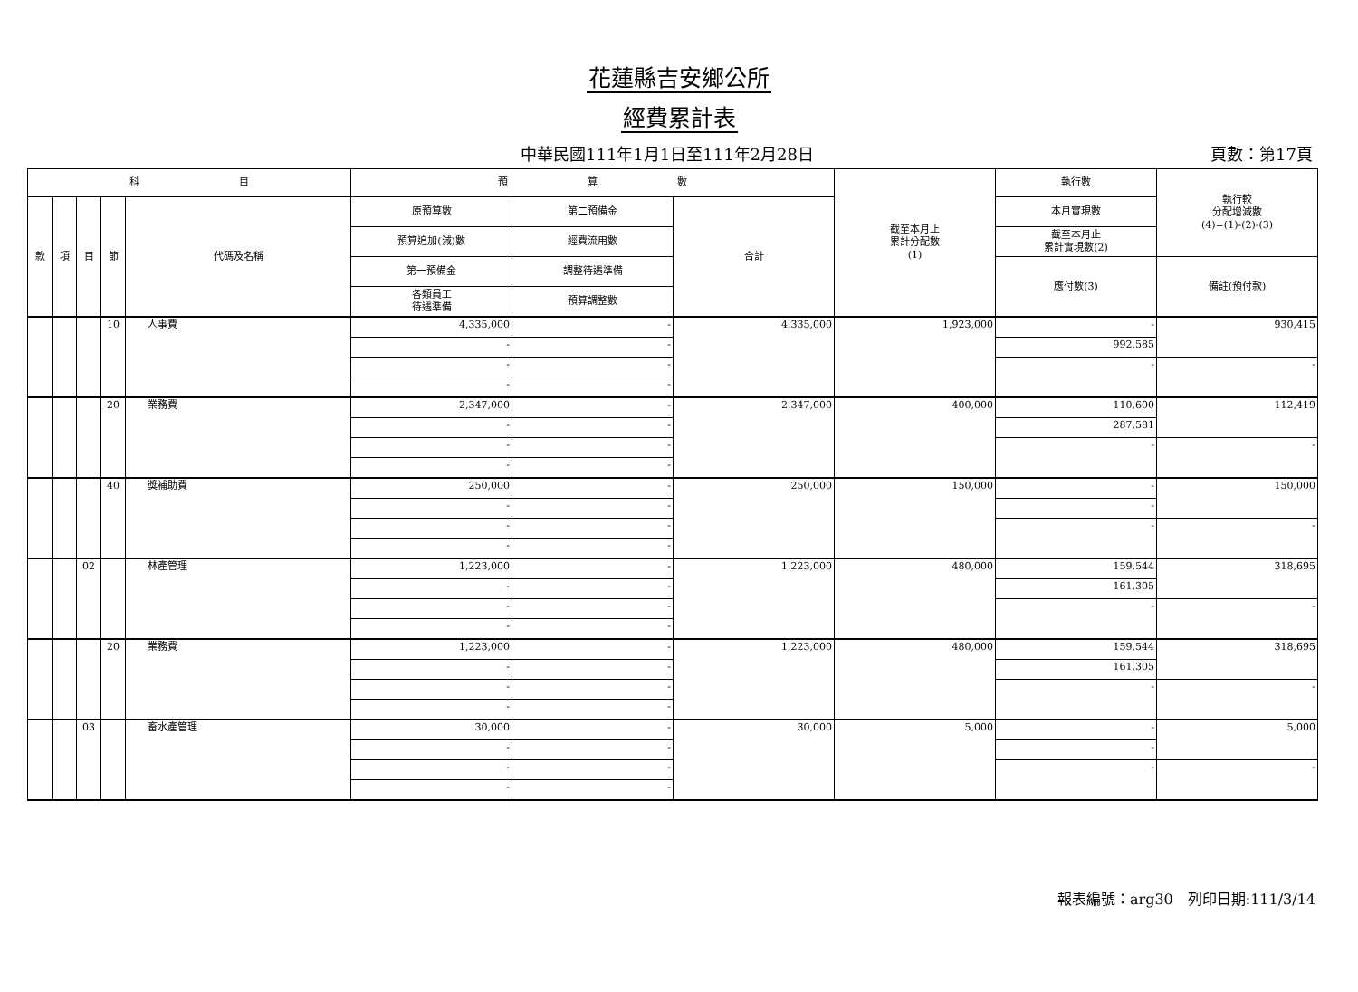花蓮縣吉安鄉公所
經費累計表
中華民國111年1月1日至111年2月28日 頁數：第17頁
| 科 目 | | | | | 預 算 數 | | | 截至本月止 累計分配數 (1) | 執行數 | 執行較 分配增減數 (4)=(1)-(2)-(3) |
| --- | --- | --- | --- | --- | --- | --- | --- | --- | --- | --- |
| 款 | 項 | 目 | 節 | 代碼及名稱 | 原預算數 | 第二預備金 | 合計 | | 本月實現數 | |
| | | | | | 預算追加(減)數 | 經費流用數 | | | 截至本月止 累計實現數(2) | |
| | | | | | 第一預備金 | 調整待遇準備 | | | 應付數(3) | 備註(預付款) |
| | | | | | 各類員工 待遇準備 | 預算調整數 | | | | |
| | | | 10 | 人事費 | 4,335,000 | - | 4,335,000 | 1,923,000 | - | 930,415 |
| | | | | | - | - | | | 992,585 | |
| | | | | | - | - | | | - | - |
| | | | | | - | - | | | | |
| | | | 20 | 業務費 | 2,347,000 | - | 2,347,000 | 400,000 | 110,600 | 112,419 |
| | | | | | - | - | | | 287,581 | |
| | | | | | - | - | | | - | - |
| | | | | | - | - | | | | |
| | | | 40 | 獎補助費 | 250,000 | - | 250,000 | 150,000 | - | 150,000 |
| | | | | | - | - | | | - | |
| | | | | | - | - | | | - | - |
| | | | | | - | - | | | | |
| | | 02 | | 林產管理 | 1,223,000 | - | 1,223,000 | 480,000 | 159,544 | 318,695 |
| | | | | | - | - | | | 161,305 | |
| | | | | | - | - | | | - | - |
| | | | | | - | - | | | | |
| | | | 20 | 業務費 | 1,223,000 | - | 1,223,000 | 480,000 | 159,544 | 318,695 |
| | | | | | - | - | | | 161,305 | |
| | | | | | - | - | | | - | - |
| | | | | | - | - | | | | |
| | | 03 | | 畜水產管理 | 30,000 | - | 30,000 | 5,000 | - | 5,000 |
| | | | | | - | - | | | - | |
| | | | | | - | - | | | - | - |
| | | | | | - | - | | | | |
報表編號：arg30　列印日期:111/3/14